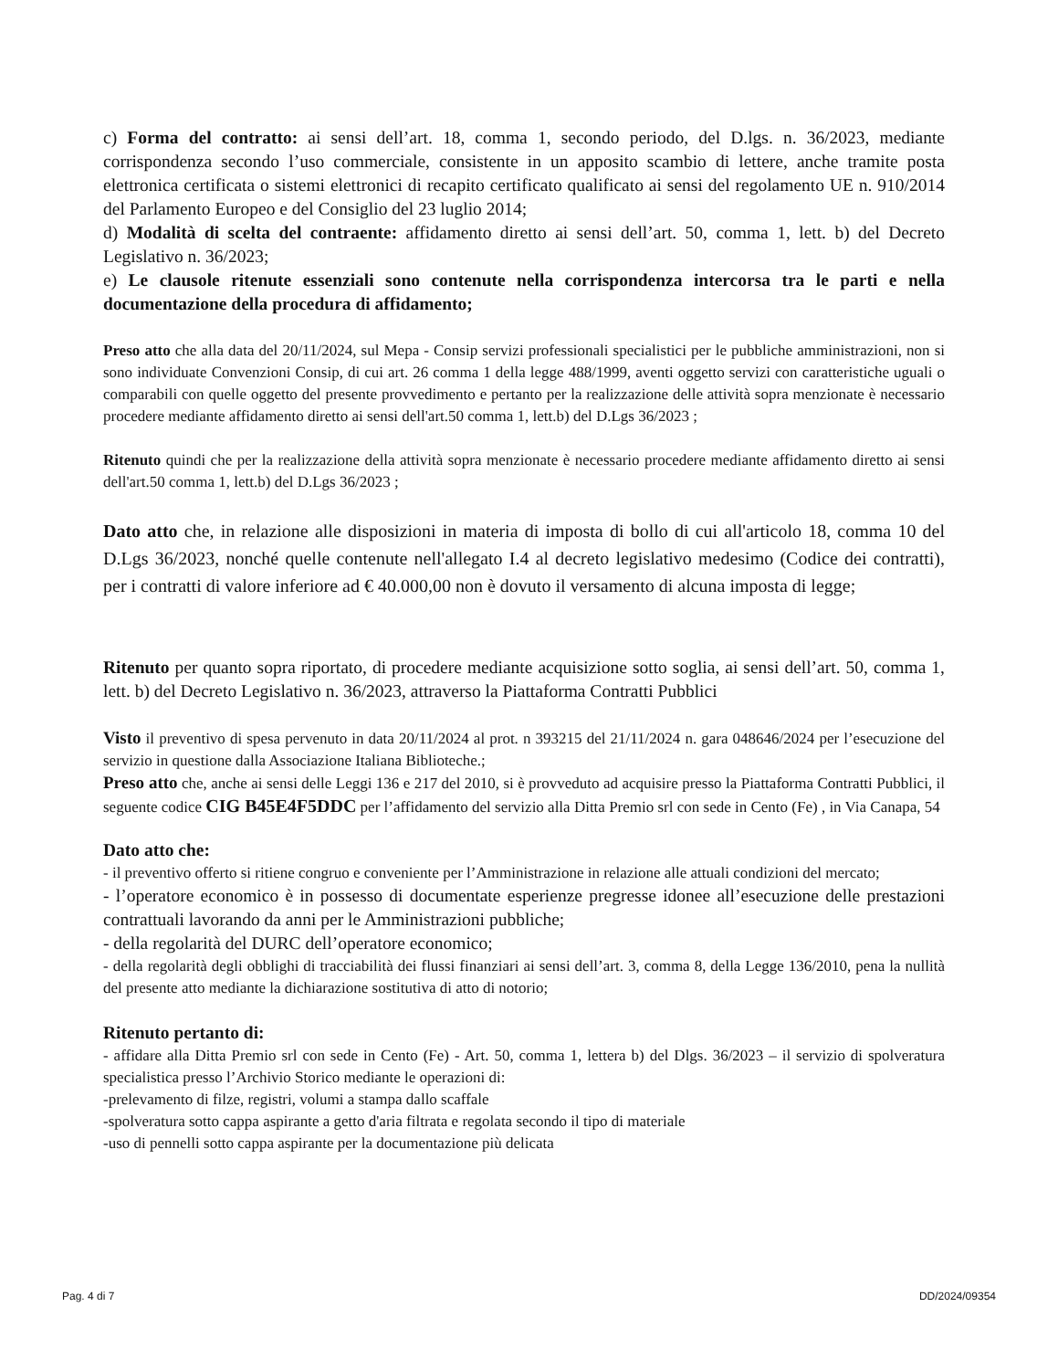c) Forma del contratto: ai sensi dell’art. 18, comma 1, secondo periodo, del D.lgs. n. 36/2023, mediante corrispondenza secondo l’uso commerciale, consistente in un apposito scambio di lettere, anche tramite posta elettronica certificata o sistemi elettronici di recapito certificato qualificato ai sensi del regolamento UE n. 910/2014 del Parlamento Europeo e del Consiglio del 23 luglio 2014;
d) Modalità di scelta del contraente: affidamento diretto ai sensi dell’art. 50, comma 1, lett. b) del Decreto Legislativo n. 36/2023;
e) Le clausole ritenute essenziali sono contenute nella corrispondenza intercorsa tra le parti e nella documentazione della procedura di affidamento;
Preso atto che alla data del 20/11/2024, sul Mepa - Consip servizi professionali specialistici per le pubbliche amministrazioni, non si sono individuate Convenzioni Consip, di cui art. 26 comma 1 della legge 488/1999, aventi oggetto servizi con caratteristiche uguali o comparabili con quelle oggetto del presente provvedimento e pertanto per la realizzazione delle attività sopra menzionate è necessario procedere mediante affidamento diretto ai sensi dell'art.50 comma 1, lett.b) del D.Lgs 36/2023 ;
Ritenuto quindi che per la realizzazione della attività sopra menzionate è necessario procedere mediante affidamento diretto ai sensi dell'art.50 comma 1, lett.b) del D.Lgs 36/2023 ;
Dato atto che, in relazione alle disposizioni in materia di imposta di bollo di cui all'articolo 18, comma 10 del D.Lgs 36/2023, nonché quelle contenute nell'allegato I.4 al decreto legislativo medesimo (Codice dei contratti), per i contratti di valore inferiore ad € 40.000,00 non è dovuto il versamento di alcuna imposta di legge;
Ritenuto per quanto sopra riportato, di procedere mediante acquisizione sotto soglia, ai sensi dell’art. 50, comma 1, lett. b) del Decreto Legislativo n. 36/2023, attraverso la Piattaforma Contratti Pubblici
Visto il preventivo di spesa pervenuto in data 20/11/2024 al prot. n 393215 del 21/11/2024 n. gara 048646/2024 per l’esecuzione del servizio in questione dalla Associazione Italiana Biblioteche.;
Preso atto che, anche ai sensi delle Leggi 136 e 217 del 2010, si è provveduto ad acquisire presso la Piattaforma Contratti Pubblici, il seguente codice CIG B45E4F5DDC per l’affidamento del servizio alla Ditta Premio srl con sede in Cento (Fe) , in Via Canapa, 54
Dato atto che:
- il preventivo offerto si ritiene congruo e conveniente per l’Amministrazione in relazione alle attuali condizioni del mercato;
- l’operatore economico è in possesso di documentate esperienze pregresse idonee all’esecuzione delle prestazioni contrattuali lavorando da anni per le Amministrazioni pubbliche;
- della regolarità del DURC dell’operatore economico;
- della regolarità degli obblighi di tracciabilità dei flussi finanziari ai sensi dell’art. 3, comma 8, della Legge 136/2010, pena la nullità del presente atto mediante la dichiarazione sostitutiva di atto di notorio;
Ritenuto pertanto di:
- affidare alla Ditta Premio srl con sede in Cento (Fe) - Art. 50, comma 1, lettera b) del Dlgs. 36/2023 – il servizio di spolveratura specialistica presso l’Archivio Storico mediante le operazioni di:
-prelevamento di filze, registri, volumi a stampa dallo scaffale
-spolveratura sotto cappa aspirante a getto d'aria filtrata e regolata secondo il tipo di materiale
-uso di pennelli sotto cappa aspirante per la documentazione più delicata
Pag. 4 di 7 DD/2024/09354